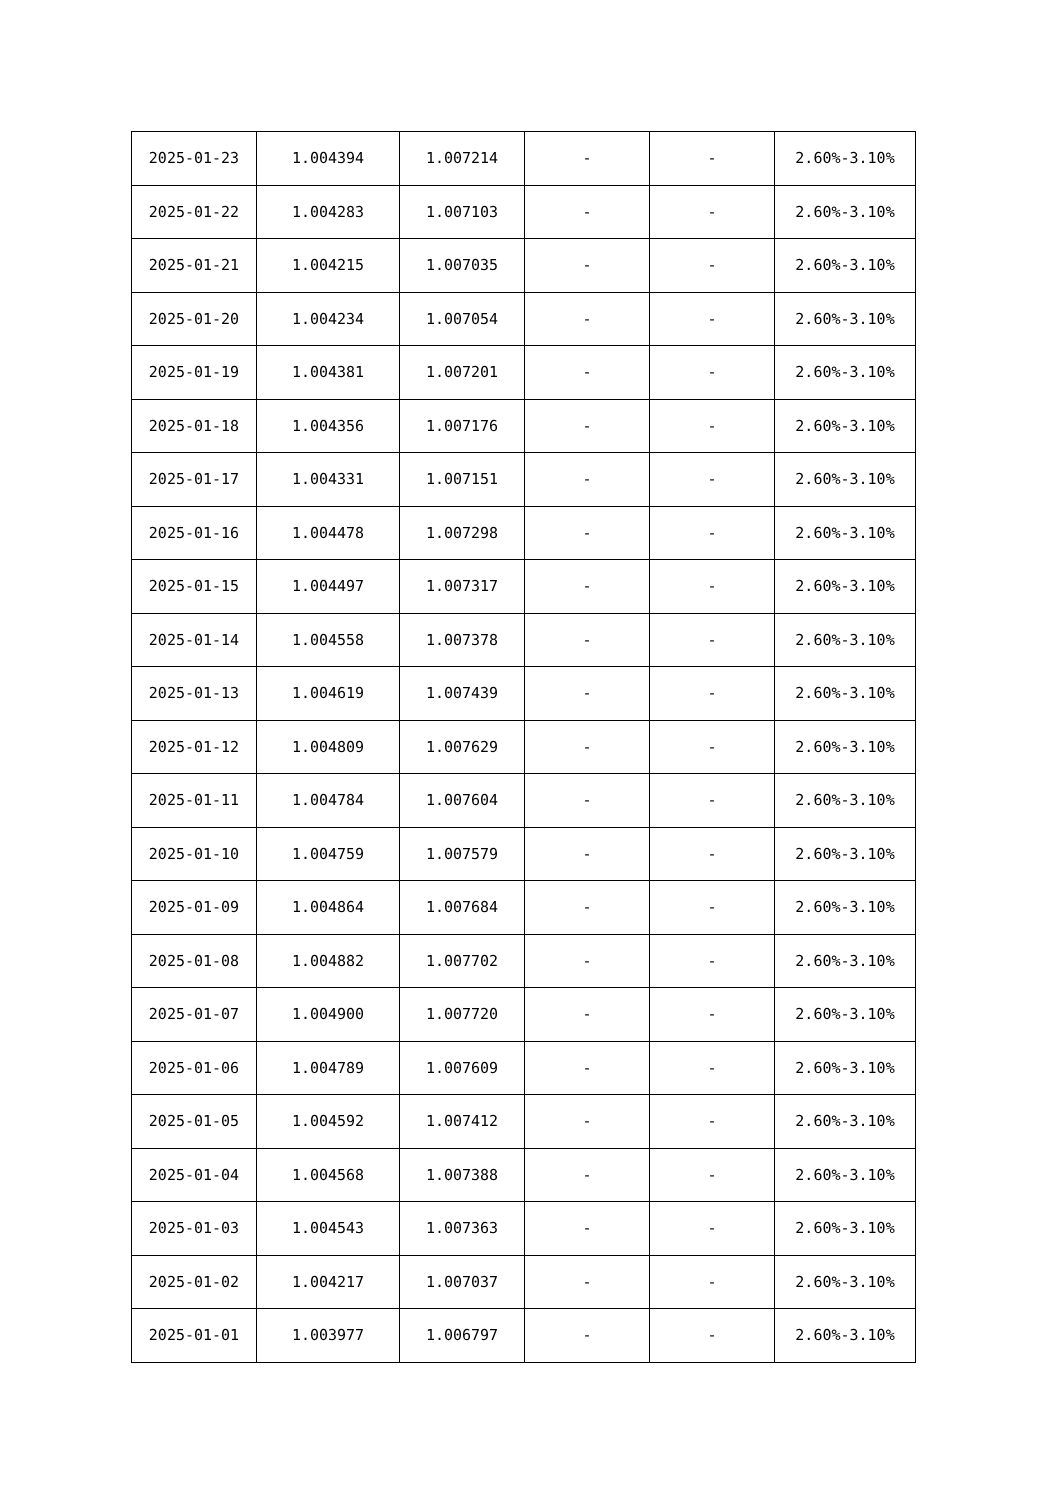| 2025-01-23 | 1.004394 | 1.007214 | - | - | 2.60%-3.10% |
| 2025-01-22 | 1.004283 | 1.007103 | - | - | 2.60%-3.10% |
| 2025-01-21 | 1.004215 | 1.007035 | - | - | 2.60%-3.10% |
| 2025-01-20 | 1.004234 | 1.007054 | - | - | 2.60%-3.10% |
| 2025-01-19 | 1.004381 | 1.007201 | - | - | 2.60%-3.10% |
| 2025-01-18 | 1.004356 | 1.007176 | - | - | 2.60%-3.10% |
| 2025-01-17 | 1.004331 | 1.007151 | - | - | 2.60%-3.10% |
| 2025-01-16 | 1.004478 | 1.007298 | - | - | 2.60%-3.10% |
| 2025-01-15 | 1.004497 | 1.007317 | - | - | 2.60%-3.10% |
| 2025-01-14 | 1.004558 | 1.007378 | - | - | 2.60%-3.10% |
| 2025-01-13 | 1.004619 | 1.007439 | - | - | 2.60%-3.10% |
| 2025-01-12 | 1.004809 | 1.007629 | - | - | 2.60%-3.10% |
| 2025-01-11 | 1.004784 | 1.007604 | - | - | 2.60%-3.10% |
| 2025-01-10 | 1.004759 | 1.007579 | - | - | 2.60%-3.10% |
| 2025-01-09 | 1.004864 | 1.007684 | - | - | 2.60%-3.10% |
| 2025-01-08 | 1.004882 | 1.007702 | - | - | 2.60%-3.10% |
| 2025-01-07 | 1.004900 | 1.007720 | - | - | 2.60%-3.10% |
| 2025-01-06 | 1.004789 | 1.007609 | - | - | 2.60%-3.10% |
| 2025-01-05 | 1.004592 | 1.007412 | - | - | 2.60%-3.10% |
| 2025-01-04 | 1.004568 | 1.007388 | - | - | 2.60%-3.10% |
| 2025-01-03 | 1.004543 | 1.007363 | - | - | 2.60%-3.10% |
| 2025-01-02 | 1.004217 | 1.007037 | - | - | 2.60%-3.10% |
| 2025-01-01 | 1.003977 | 1.006797 | - | - | 2.60%-3.10% |